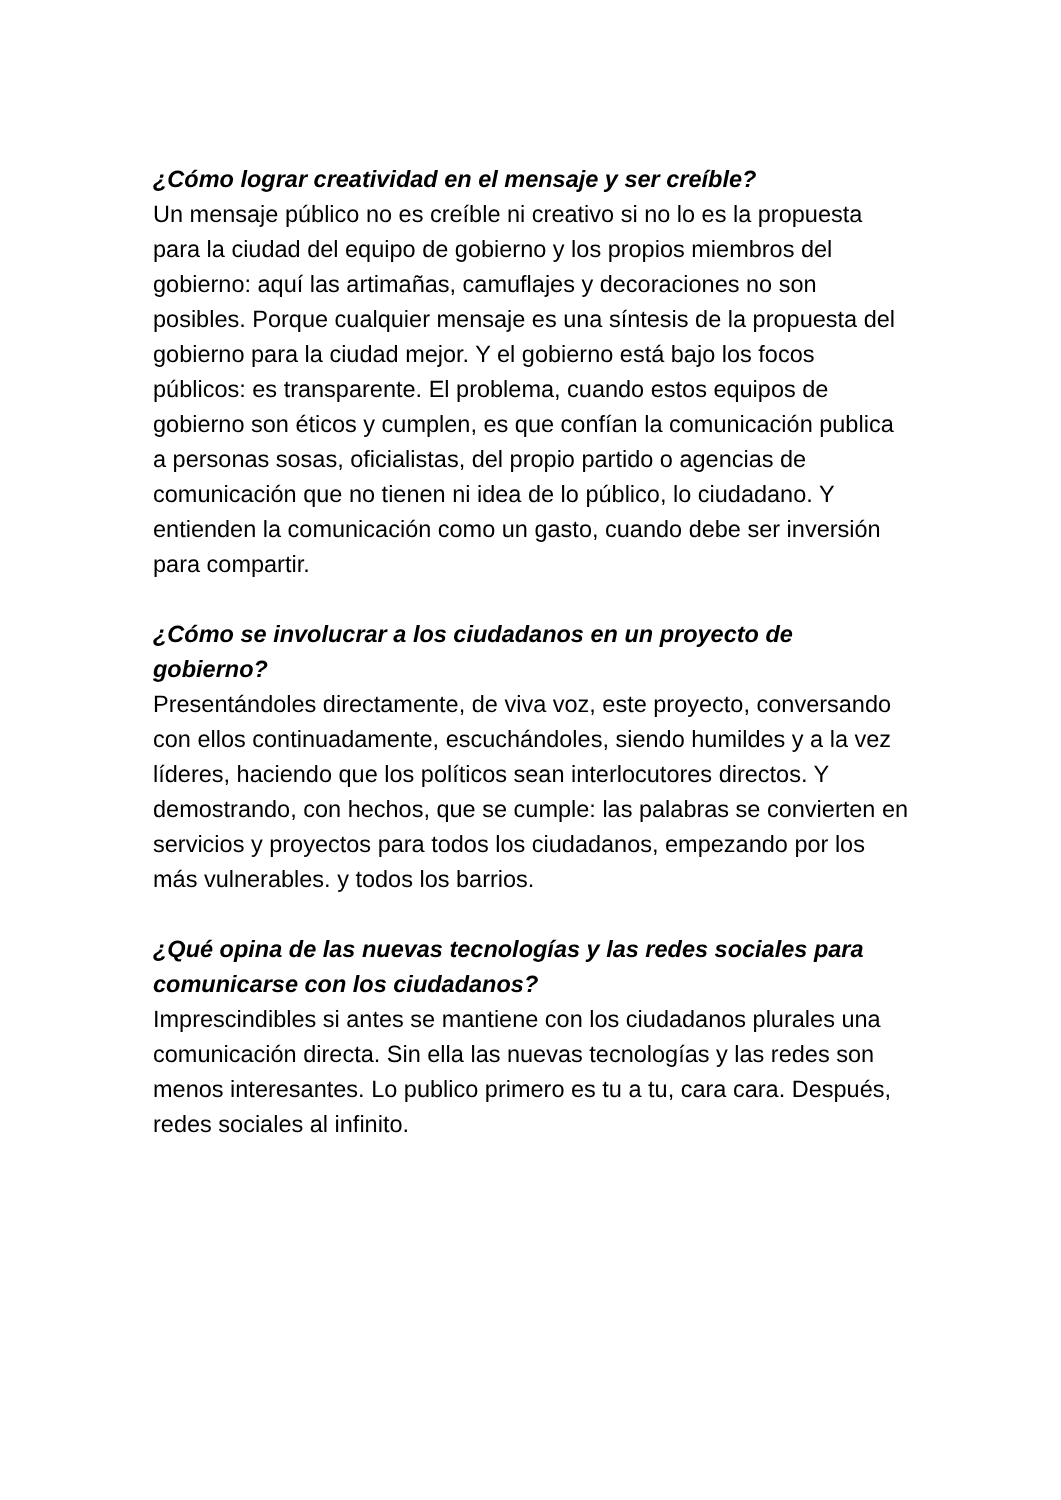¿Cómo lograr creatividad en el mensaje y ser creíble?
Un mensaje público no es creíble ni creativo si no lo es la propuesta para la ciudad del equipo de gobierno y los propios miembros del gobierno: aquí las artimañas, camuflajes y decoraciones no son posibles. Porque cualquier mensaje es una síntesis de la propuesta del gobierno para la ciudad mejor. Y el gobierno está bajo los focos públicos: es transparente. El problema, cuando estos equipos de gobierno son éticos y cumplen, es que confían la comunicación publica a personas sosas, oficialistas, del propio partido o agencias de comunicación que no tienen ni idea de lo público, lo ciudadano. Y entienden la comunicación como un gasto, cuando debe ser inversión para compartir.
¿Cómo se involucrar a los ciudadanos en un proyecto de gobierno?
Presentándoles directamente, de viva voz, este proyecto, conversando con ellos continuadamente, escuchándoles, siendo humildes y a la vez líderes, haciendo que los políticos sean interlocutores directos. Y demostrando, con hechos, que se cumple: las palabras se convierten en servicios y proyectos para todos los ciudadanos, empezando por los más vulnerables. y todos los barrios.
¿Qué opina de las nuevas tecnologías y las redes sociales para comunicarse con los ciudadanos?
Imprescindibles si antes se mantiene con los ciudadanos plurales una comunicación directa. Sin ella las nuevas tecnologías y las redes son menos interesantes. Lo publico primero es tu a tu, cara cara. Después, redes sociales al infinito.